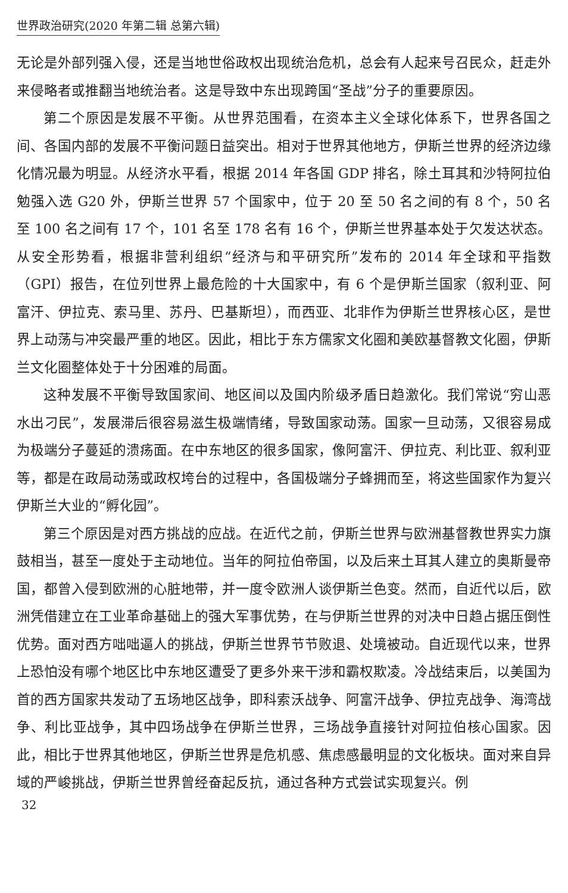世界政治研究(2020 年第二辑 总第六辑)
无论是外部列强入侵，还是当地世俗政权出现统治危机，总会有人起来号召民众，赶走外来侵略者或推翻当地统治者。这是导致中东出现跨国“圣战”分子的重要原因。
第二个原因是发展不平衡。从世界范围看，在资本主义全球化体系下，世界各国之间、各国内部的发展不平衡问题日益突出。相对于世界其他地方，伊斯兰世界的经济边缘化情况最为明显。从经济水平看，根据 2014 年各国 GDP 排名，除土耳其和沙特阿拉伯勉强入选 G20 外，伊斯兰世界 57 个国家中，位于 20 至 50 名之间的有 8 个，50 名至 100 名之间有 17 个，101 名至 178 名有 16 个，伊斯兰世界基本处于欠发达状态。从安全形势看，根据非营利组织“经济与和平研究所”发布的 2014 年全球和平指数（GPI）报告，在位列世界上最危险的十大国家中，有 6 个是伊斯兰国家（叙利亚、阿富汗、伊拉克、索马里、苏丹、巴基斯坦），而西亚、北非作为伊斯兰世界核心区，是世界上动荡与冲突最严重的地区。因此，相比于东方儒家文化圈和美欧基督教文化圈，伊斯兰文化圈整体处于十分困难的局面。
这种发展不平衡导致国家间、地区间以及国内阶级矛盾日趋激化。我们常说“穷山恶水出刁民”，发展滞后很容易滋生极端情绪，导致国家动荡。国家一旦动荡，又很容易成为极端分子蔓延的溃疡面。在中东地区的很多国家，像阿富汗、伊拉克、利比亚、叙利亚等，都是在政局动荡或政权垮台的过程中，各国极端分子蜂拥而至，将这些国家作为复兴伊斯兰大业的“孵化园”。
第三个原因是对西方挑战的应战。在近代之前，伊斯兰世界与欧洲基督教世界实力旗鼓相当，甚至一度处于主动地位。当年的阿拉伯帝国，以及后来土耳其人建立的奥斯曼帝国，都曾入侵到欧洲的心脏地带，并一度令欧洲人谈伊斯兰色变。然而，自近代以后，欧洲凭借建立在工业革命基础上的强大军事优势，在与伊斯兰世界的对决中日趋占据压倒性优势。面对西方咄咄逼人的挑战，伊斯兰世界节节败退、处境被动。自近现代以来，世界上恐怕没有哪个地区比中东地区遭受了更多外来干涉和霸权欺凌。冷战结束后，以美国为首的西方国家共发动了五场地区战争，即科索沃战争、阿富汗战争、伊拉克战争、海湾战争、利比亚战争，其中四场战争在伊斯兰世界，三场战争直接针对阿拉伯核心国家。因此，相比于世界其他地区，伊斯兰世界是危机感、焦虑感最明显的文化板块。面对来自异域的严峻挑战，伊斯兰世界曾经奋起反抗，通过各种方式尝试实现复兴。例
32